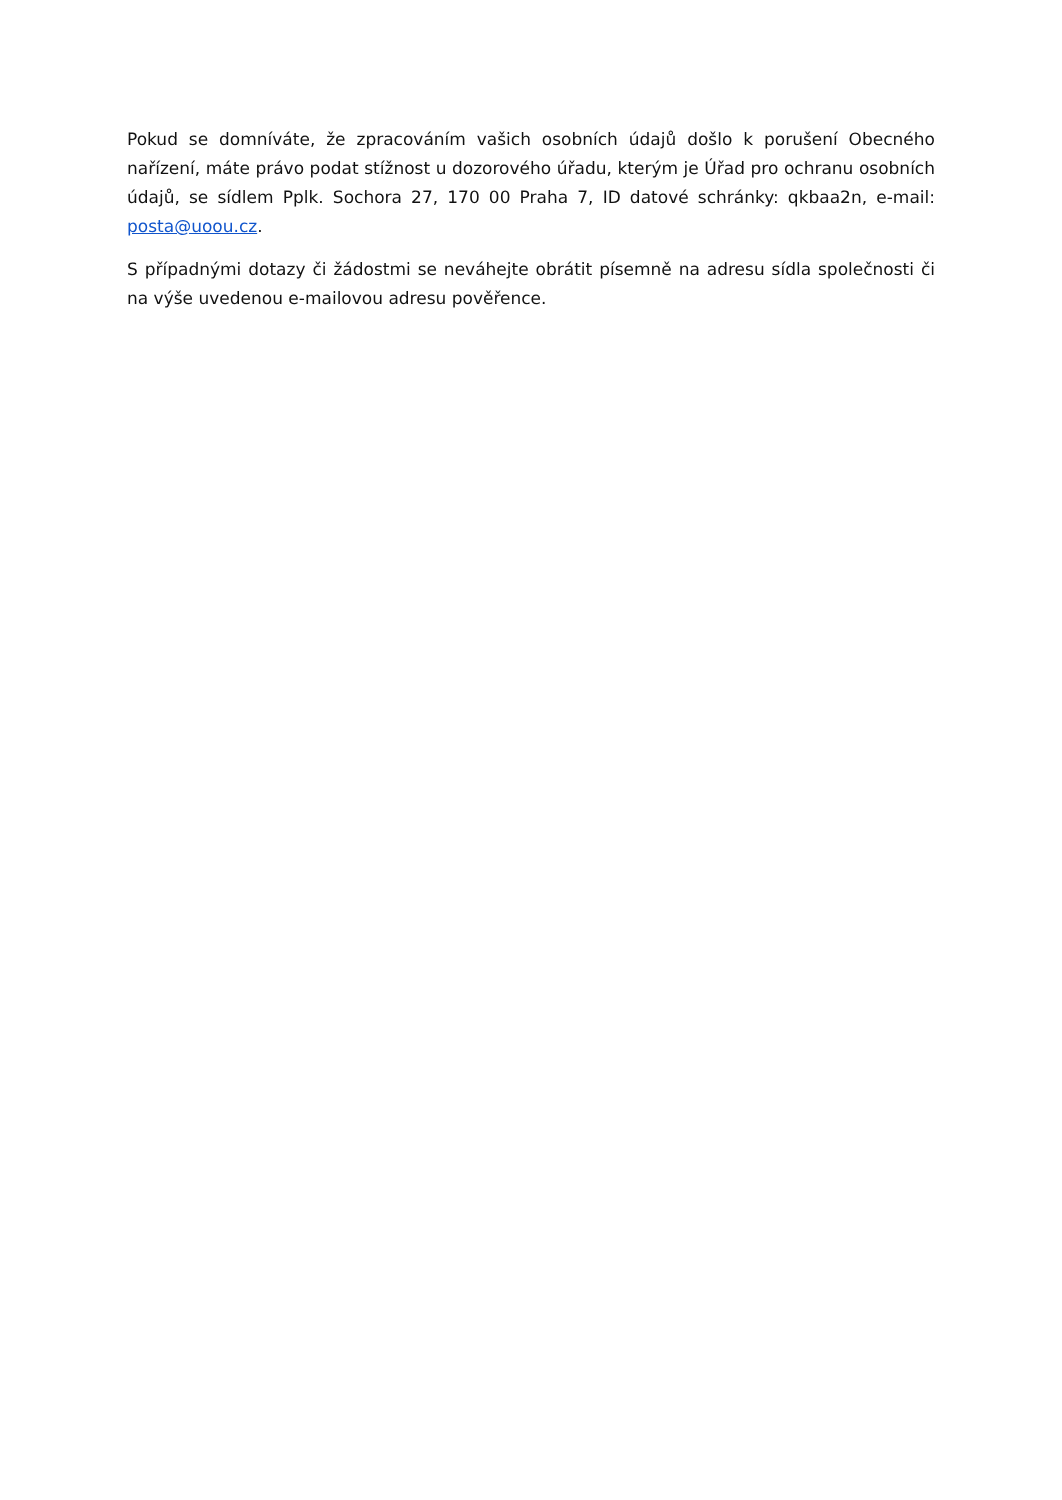Pokud se domníváte, že zpracováním vašich osobních údajů došlo k porušení Obecného nařízení, máte právo podat stížnost u dozorového úřadu, kterým je Úřad pro ochranu osobních údajů, se sídlem Pplk. Sochora 27, 170 00 Praha 7, ID datové schránky: qkbaa2n, e-mail: posta@uoou.cz.
S případnými dotazy či žádostmi se neváhejte obrátit písemně na adresu sídla společnosti či na výše uvedenou e-mailovou adresu pověřence.